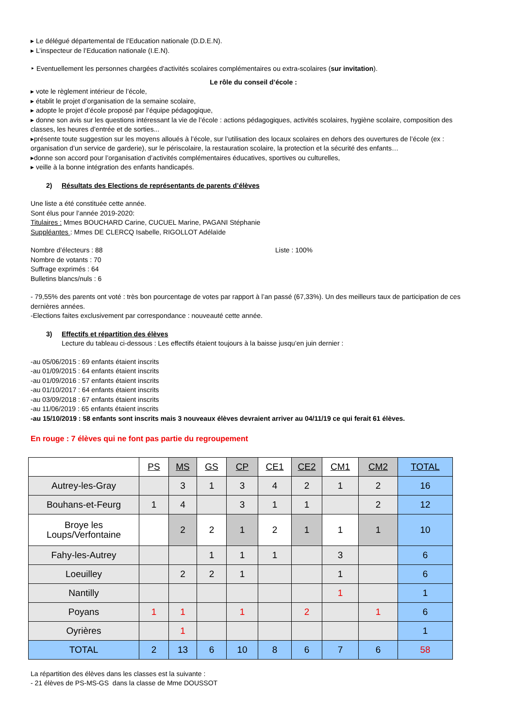▸ Le délégué départemental de l’Education nationale (D.D.E.N).
▸ L’inspecteur de l’Education nationale (I.E.N).
‣ Eventuellement les personnes chargées d'activités scolaires complémentaires ou extra-scolaires (sur invitation).
Le rôle du conseil d’école :
▸ vote le règlement intérieur de l’école,
▸ établit le projet d’organisation de la semaine scolaire,
▸ adopte le projet d’école proposé par l’équipe pédagogique,
▸ donne son avis sur les questions intéressant la vie de l’école : actions pédagogiques, activités scolaires, hygiène scolaire, composition des classes, les heures d’entrée et de sorties...
▸présente toute suggestion sur les moyens alloués à l’école, sur l’utilisation des locaux scolaires en dehors des ouvertures de l’école (ex : organisation d’un service de garderie), sur le périscolaire, la restauration scolaire, la protection et la sécurité des enfants…
▸donne son accord pour l’organisation d’activités complémentaires éducatives, sportives ou culturelles,
▸ veille à la bonne intégration des enfants handicapés.
2) Résultats des Elections de représentants de parents d’élèves
Une liste a été constituée cette année.
Sont élus pour l’année 2019-2020:
Titulaires : Mmes BOUCHARD Carine, CUCUEL Marine, PAGANI Stéphanie
Suppléantes : Mmes DE CLERCQ Isabelle, RIGOLLOT Adélaïde
Nombre d’électeurs : 88 Liste : 100%
Nombre de votants : 70
Suffrage exprimés : 64
Bulletins blancs/nuls : 6
- 79,55% des parents ont voté : très bon pourcentage de votes par rapport à l’an passé (67,33%). Un des meilleurs taux de participation de ces dernières années.
-Elections faites exclusivement par correspondance : nouveauté cette année.
3) Effectifs et répartition des élèves
Lecture du tableau ci-dessous : Les effectifs étaient toujours à la baisse jusqu’en juin dernier :
-au 05/06/2015 : 69 enfants étaient inscrits
-au 01/09/2015 : 64 enfants étaient inscrits
-au 01/09/2016 : 57 enfants étaient inscrits
-au 01/10/2017 : 64 enfants étaient inscrits
-au 03/09/2018 : 67 enfants étaient inscrits
-au 11/06/2019 : 65 enfants étaient inscrits
-au 15/10/2019 : 58 enfants sont inscrits mais 3 nouveaux élèves devraient arriver au 04/11/19 ce qui ferait 61 élèves.
En rouge : 7 élèves qui ne font pas partie du regroupement
| | PS | MS | GS | CP | CE1 | CE2 | CM1 | CM2 | TOTAL |
| Autrey-les-Gray | | 3 | 1 | 3 | 4 | 2 | 1 | 2 | 16 |
| Bouhans-et-Feurg | 1 | 4 | | 3 | 1 | 1 | | 2 | 12 |
| Broye les Loups/Verfontaine | | 2 | 2 | 1 | 2 | 1 | 1 | 1 | 10 |
| Fahy-les-Autrey | | | 1 | 1 | 1 | | 3 | | 6 |
| Loeuilley | | 2 | 2 | 1 | | | 1 | | 6 |
| Nantilly | | | | | | | 1 | | 1 |
| Poyans | 1 | 1 | | 1 | | 2 | | 1 | 6 |
| Oyrières | | 1 | | | | | | | 1 |
| TOTAL | 2 | 13 | 6 | 10 | 8 | 6 | 7 | 6 | 58 |
La répartition des élèves dans les classes est la suivante :
- 21 élèves de PS-MS-GS dans la classe de Mme DOUSSOT